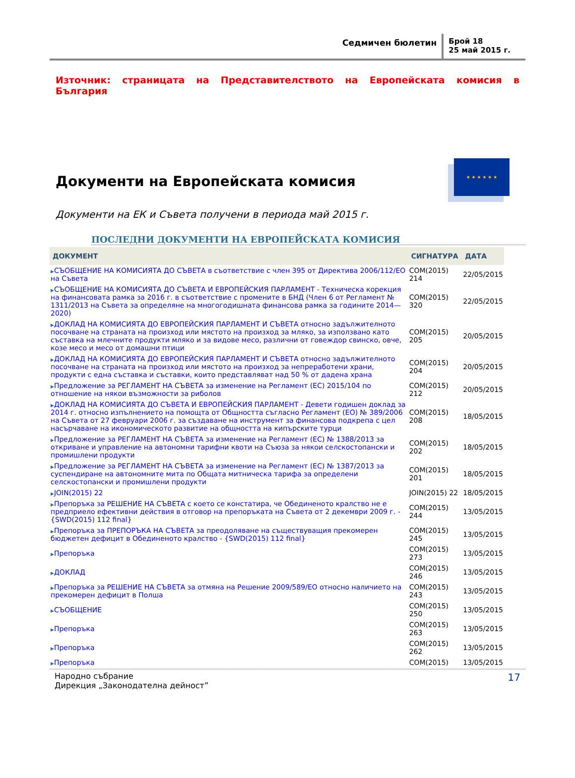Седмичен бюлетин
Брой 18
25 май 2015 г.
Източник: страницата на Представителството на Европейската комисия в България
★ ★ ★ ★ ★ ★
Документи на Европейската комисия
Документи на ЕК и Съвета получени в периода май 2015 г.
ПОСЛЕДНИ ДОКУМЕНТИ НА ЕВРОПЕЙСКАТА КОМИСИЯ
| ДОКУМЕНТ | СИГНАТУРА | ДАТА |
| --- | --- | --- |
| ▶ СЪОБЩЕНИЕ НА КОМИСИЯТА ДО СЪВЕТА в съответствие с член 395 от Директива 2006/112/ЕО на Съвета | COM(2015) 214 | 22/05/2015 |
| ▶ СЪОБЩЕНИЕ НА КОМИСИЯТА ДО СЪВЕТА И ЕВРОПЕЙСКИЯ ПАРЛАМЕНТ - Техническа корекция на финансовата рамка за 2016 г. в съответствие с промените в БНД (Член 6 от Регламент № 1311/2013 на Съвета за определяне на многогодишната финансова рамка за годините 2014—2020) | COM(2015) 320 | 22/05/2015 |
| ▶ ДОКЛАД НА КОМИСИЯТА ДО ЕВРОПЕЙСКИЯ ПАРЛАМЕНТ И СЪВЕТА относно задължителното посочване на страната на произход или мястото на произход за мляко, за използвано като съставка на млечните продукти мляко и за видове месо, различни от говеждор свинско, овче, козе месо и месо от домашни птици | COM(2015) 205 | 20/05/2015 |
| ▶ ДОКЛАД НА КОМИСИЯТА ДО ЕВРОПЕЙСКИЯ ПАРЛАМЕНТ И СЪВЕТА относно задължителното посочване на страната на произход или мястото на произход за непреработени храни, продукти с една съставка и съставки, които представляват над 50 % от дадена храна | COM(2015) 204 | 20/05/2015 |
| ▶ Предложение за РЕГЛАМЕНТ НА СЪВЕТА за изменение на Регламент (ЕС) 2015/104 по отношение на някои възможности за риболов | COM(2015) 212 | 20/05/2015 |
| ▶ ДОКЛАД НА КОМИСИЯТА ДО СЪВЕТА И ЕВРОПЕЙСКИЯ ПАРЛАМЕНТ - Девети годишен доклад за 2014 г. относно изпълнението на помощта от Общността съгласно Регламент (ЕО) № 389/2006 на Съвета от 27 февруари 2006 г. за създаване на инструмент за финансова подкрепа с цел насърчаване на икономическото развитие на общността на кипърските турци | COM(2015) 208 | 18/05/2015 |
| ▶ Предложение за РЕГЛАМЕНТ НА СЪВЕТА за изменение на Регламент (ЕС) № 1388/2013 за откриване и управление на автономни тарифни квоти на Съюза за някои селскостопански и промишлени продукти | COM(2015) 202 | 18/05/2015 |
| ▶ Предложение за РЕГЛАМЕНТ НА СЪВЕТА за изменение на Регламент (ЕС) № 1387/2013 за суспендиране на автономните мита по Общата митническа тарифа за определени селскостопански и промишлени продукти | COM(2015) 201 | 18/05/2015 |
| ▶ JOIN(2015) 22 | JOIN(2015) 22 | 18/05/2015 |
| ▶ Препоръка за РЕШЕНИЕ НА СЪВЕТА с което се констатира, че Обединеното кралство не е предприело ефективни действия в отговор на препоръката на Съвета от 2 декември 2009 г. - {SWD(2015) 112 final} | COM(2015) 244 | 13/05/2015 |
| ▶ Препоръка за ПРЕПОРЪКА НА СЪВЕТА за преодоляване на съществуващия прекомерен бюджетен дефицит в Обединеното кралство - {SWD(2015) 112 final} | COM(2015) 245 | 13/05/2015 |
| ▶ Препоръка | COM(2015) 273 | 13/05/2015 |
| ▶ ДОКЛАД | COM(2015) 246 | 13/05/2015 |
| ▶ Препоръка за РЕШЕНИЕ НА СЪВЕТА за отмяна на Решение 2009/589/ЕО относно наличието на прекомерен дефицит в Полша | COM(2015) 243 | 13/05/2015 |
| ▶ СЪОБЩЕНИЕ | COM(2015) 250 | 13/05/2015 |
| ▶ Препоръка | COM(2015) 263 | 13/05/2015 |
| ▶ Препоръка | COM(2015) 262 | 13/05/2015 |
| ▶ Препоръка | COM(2015) | 13/05/2015 |
Народно събрание
Дирекция „Законодателна дейност”
17